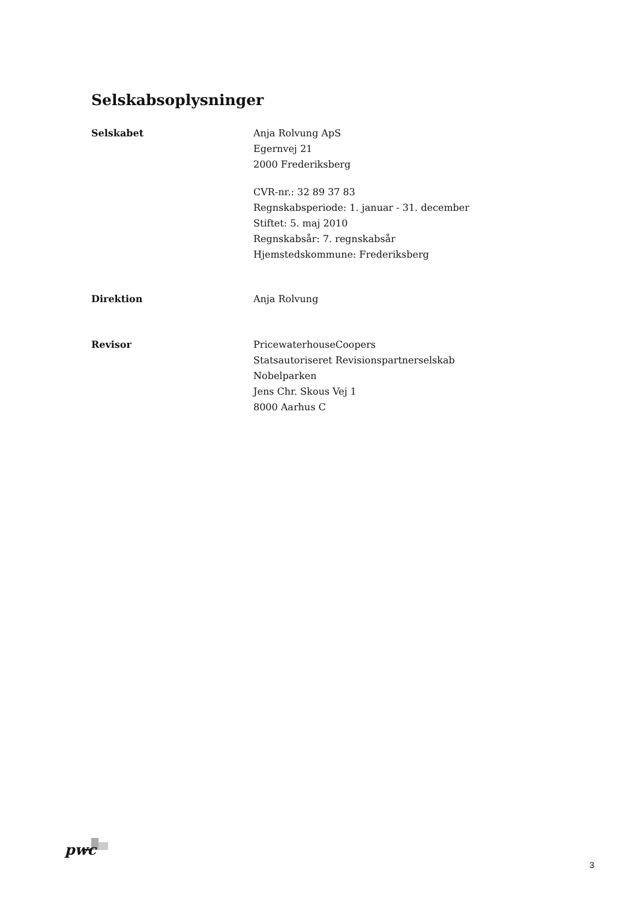Selskabsoplysninger
Selskabet Anja Rolvung ApS
Egernvej 21
2000 Frederiksberg
CVR-nr.: 32 89 37 83
Regnskabsperiode: 1. januar - 31. december
Stiftet: 5. maj 2010
Regnskabsår: 7. regnskabsår
Hjemstedskommune: Frederiksberg
Direktion Anja Rolvung
Revisor PricewaterhouseCoopers
Statsautoriseret Revisionspartnerselskab
Nobelparken
Jens Chr. Skous Vej 1
8000 Aarhus C
pwc
3